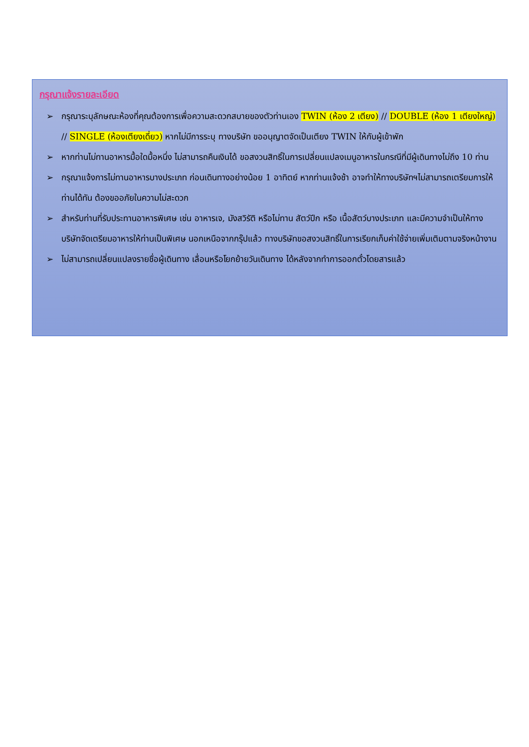กรุณาแจ้งรายละเอียด
➢ กรุณาระบุลักษณะห้องที่คุณต้องการเพื่อความสะดวกสบายของตัวท่านเอง TWIN (ห้อง 2 เตียง) // DOUBLE (ห้อง 1 เตียงใหญ่) // SINGLE (ห้องเตียงเดี่ยว) หากไม่มีการระบุ ทางบริษัท ขออนุญาตจัดเป็นเตียง TWIN ให้กับผู้เข้าพัก
➢ หากท่านไม่ทานอาหารมื้อใดมื้อหนึ่ง ไม่สามารถคืนเงินได้ ขอสงวนสิทธิ์ในการเปลี่ยนแปลงเมนูอาหารในกรณีที่มีผู้เดินทางไม่ถึง 10 ท่าน
➢ กรุณาแจ้งการไม่ทานอาหารบางประเภท ก่อนเดินทางอย่างน้อย 1 อาทิตย์ หากท่านแจ้งช้า อาจทำให้ทางบริษัทฯไม่สามารถเตรียมการให้ท่านได้ทัน ต้องขออภัยในความไม่สะดวก
➢ สำหรับท่านที่รับประทานอาหารพิเศษ เช่น อาหารเจ, มังสวิรัติ หรือไม่ทาน สัตว์ปีก หรือ เนื้อสัตว์บางประเภท และมีความจำเป็นให้ทางบริษัทจัดเตรียมอาหารให้ท่านเป็นพิเศษ นอกเหนือจากกรุ๊ปแล้ว ทางบริษัทขอสงวนสิทธิ์ในการเรียกเก็บค่าใช้จ่ายเพิ่มเติมตามจริงหน้างาน
➢ ไม่สามารถเปลี่ยนแปลงรายชื่อผู้เดินทาง เลื่อนหรือโยกย้ายวันเดินทาง ได้หลังจากทำการออกตั๋วโดยสารแล้ว